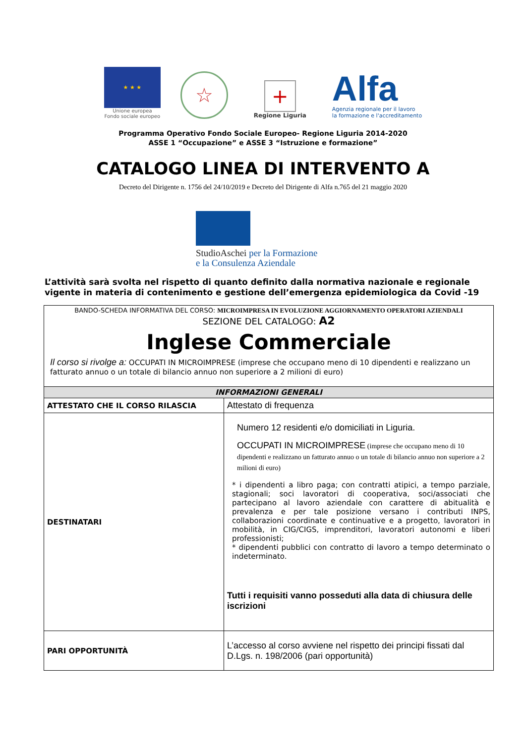★ ★ ★
Unione europea
Fondo sociale europeo
☆
+
Regione Liguria
Alfa
Agenzia regionale per il lavoro
la formazione e l'accreditamento
Programma Operativo Fondo Sociale Europeo- Regione Liguria 2014-2020
ASSE 1 “Occupazione” e ASSE 3 “Istruzione e formazione”
CATALOGO LINEA DI INTERVENTO A
Decreto del Dirigente n. 1756 del 24/10/2019 e Decreto del Dirigente di Alfa n.765 del 21 maggio 2020
StudioAschei per la Formazione
e la Consulenza Aziendale
L’attività sarà svolta nel rispetto di quanto definito dalla normativa nazionale e regionale vigente in materia di contenimento e gestione dell’emergenza epidemiologica da Covid -19
| BANDO-SCHEDA INFORMATIVA DEL CORSO: MICROIMPRESA IN EVOLUZIONE AGGIORNAMENTO OPERATORI AZIENDALI SEZIONE DEL CATALOGO: A2 Inglese Commerciale Il corso si rivolge a: OCCUPATI IN MICROIMPRESE (imprese che occupano meno di 10 dipendenti e realizzano un fatturato annuo o un totale di bilancio annuo non superiore a 2 milioni di euro) | |
| INFORMAZIONI GENERALI | |
| ATTESTATO CHE IL CORSO RILASCIA | Attestato di frequenza |
| DESTINATARI | Numero 12 residenti e/o domiciliati in Liguria. OCCUPATI IN MICROIMPRESE (imprese che occupano meno di 10 dipendenti e realizzano un fatturato annuo o un totale di bilancio annuo non superiore a 2 milioni di euro) * i dipendenti a libro paga; con contratti atipici, a tempo parziale, stagionali; soci lavoratori di cooperativa, soci/associati che partecipano al lavoro aziendale con carattere di abitualità e prevalenza e per tale posizione versano i contributi INPS, collaborazioni coordinate e continuative e a progetto, lavoratori in mobilità, in CIG/CIGS, imprenditori, lavoratori autonomi e liberi professionisti; * dipendenti pubblici con contratto di lavoro a tempo determinato o indeterminato. Tutti i requisiti vanno posseduti alla data di chiusura delle iscrizioni |
| PARI OPPORTUNITÀ | L’accesso al corso avviene nel rispetto dei principi fissati dal D.Lgs. n. 198/2006 (pari opportunità) |